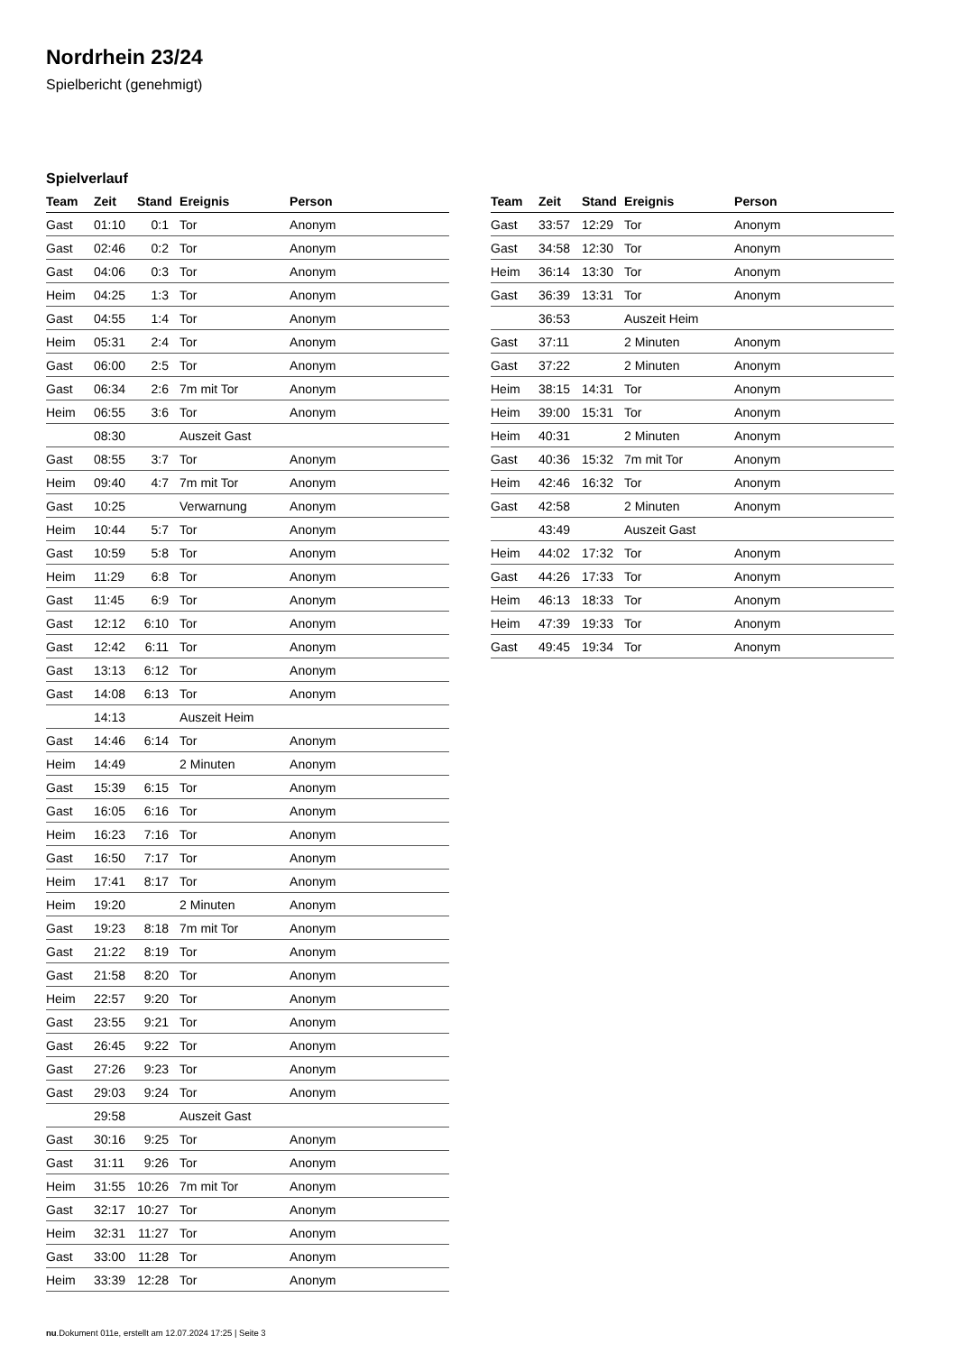Nordrhein 23/24
Spielbericht (genehmigt)
Spielverlauf
| Team | Zeit | Stand | Ereignis | Person |
| --- | --- | --- | --- | --- |
| Gast | 01:10 | 0:1 | Tor | Anonym |
| Gast | 02:46 | 0:2 | Tor | Anonym |
| Gast | 04:06 | 0:3 | Tor | Anonym |
| Heim | 04:25 | 1:3 | Tor | Anonym |
| Gast | 04:55 | 1:4 | Tor | Anonym |
| Heim | 05:31 | 2:4 | Tor | Anonym |
| Gast | 06:00 | 2:5 | Tor | Anonym |
| Gast | 06:34 | 2:6 | 7m mit Tor | Anonym |
| Heim | 06:55 | 3:6 | Tor | Anonym |
| | 08:30 | | Auszeit Gast | |
| Gast | 08:55 | 3:7 | Tor | Anonym |
| Heim | 09:40 | 4:7 | 7m mit Tor | Anonym |
| Gast | 10:25 | | Verwarnung | Anonym |
| Heim | 10:44 | 5:7 | Tor | Anonym |
| Gast | 10:59 | 5:8 | Tor | Anonym |
| Heim | 11:29 | 6:8 | Tor | Anonym |
| Gast | 11:45 | 6:9 | Tor | Anonym |
| Gast | 12:12 | 6:10 | Tor | Anonym |
| Gast | 12:42 | 6:11 | Tor | Anonym |
| Gast | 13:13 | 6:12 | Tor | Anonym |
| Gast | 14:08 | 6:13 | Tor | Anonym |
| | 14:13 | | Auszeit Heim | |
| Gast | 14:46 | 6:14 | Tor | Anonym |
| Heim | 14:49 | | 2 Minuten | Anonym |
| Gast | 15:39 | 6:15 | Tor | Anonym |
| Gast | 16:05 | 6:16 | Tor | Anonym |
| Heim | 16:23 | 7:16 | Tor | Anonym |
| Gast | 16:50 | 7:17 | Tor | Anonym |
| Heim | 17:41 | 8:17 | Tor | Anonym |
| Heim | 19:20 | | 2 Minuten | Anonym |
| Gast | 19:23 | 8:18 | 7m mit Tor | Anonym |
| Gast | 21:22 | 8:19 | Tor | Anonym |
| Gast | 21:58 | 8:20 | Tor | Anonym |
| Heim | 22:57 | 9:20 | Tor | Anonym |
| Gast | 23:55 | 9:21 | Tor | Anonym |
| Gast | 26:45 | 9:22 | Tor | Anonym |
| Gast | 27:26 | 9:23 | Tor | Anonym |
| Gast | 29:03 | 9:24 | Tor | Anonym |
| | 29:58 | | Auszeit Gast | |
| Gast | 30:16 | 9:25 | Tor | Anonym |
| Gast | 31:11 | 9:26 | Tor | Anonym |
| Heim | 31:55 | 10:26 | 7m mit Tor | Anonym |
| Gast | 32:17 | 10:27 | Tor | Anonym |
| Heim | 32:31 | 11:27 | Tor | Anonym |
| Gast | 33:00 | 11:28 | Tor | Anonym |
| Heim | 33:39 | 12:28 | Tor | Anonym |
| Team | Zeit | Stand | Ereignis | Person |
| --- | --- | --- | --- | --- |
| Gast | 33:57 | 12:29 | Tor | Anonym |
| Gast | 34:58 | 12:30 | Tor | Anonym |
| Heim | 36:14 | 13:30 | Tor | Anonym |
| Gast | 36:39 | 13:31 | Tor | Anonym |
| | 36:53 | | Auszeit Heim | |
| Gast | 37:11 | | 2 Minuten | Anonym |
| Gast | 37:22 | | 2 Minuten | Anonym |
| Heim | 38:15 | 14:31 | Tor | Anonym |
| Heim | 39:00 | 15:31 | Tor | Anonym |
| Heim | 40:31 | | 2 Minuten | Anonym |
| Gast | 40:36 | 15:32 | 7m mit Tor | Anonym |
| Heim | 42:46 | 16:32 | Tor | Anonym |
| Gast | 42:58 | | 2 Minuten | Anonym |
| | 43:49 | | Auszeit Gast | |
| Heim | 44:02 | 17:32 | Tor | Anonym |
| Gast | 44:26 | 17:33 | Tor | Anonym |
| Heim | 46:13 | 18:33 | Tor | Anonym |
| Heim | 47:39 | 19:33 | Tor | Anonym |
| Gast | 49:45 | 19:34 | Tor | Anonym |
nu.Dokument 011e, erstellt am 12.07.2024 17:25 | Seite 3